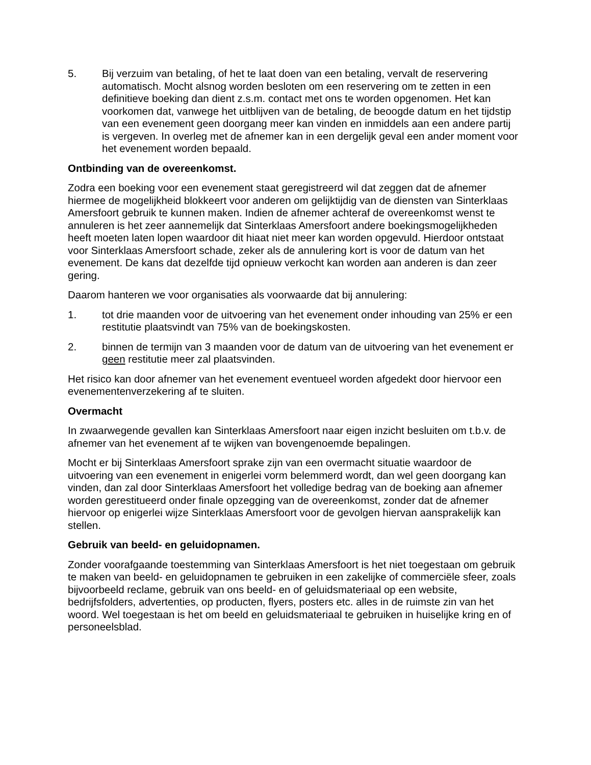5. Bij verzuim van betaling, of het te laat doen van een betaling, vervalt de reservering automatisch. Mocht alsnog worden besloten om een reservering om te zetten in een definitieve boeking dan dient z.s.m. contact met ons te worden opgenomen. Het kan voorkomen dat, vanwege het uitblijven van de betaling, de beoogde datum en het tijdstip van een evenement geen doorgang meer kan vinden en inmiddels aan een andere partij is vergeven. In overleg met de afnemer kan in een dergelijk geval een ander moment voor het evenement worden bepaald.
Ontbinding van de overeenkomst.
Zodra een boeking voor een evenement staat geregistreerd wil dat zeggen dat de afnemer hiermee de mogelijkheid blokkeert voor anderen om gelijktijdig van de diensten van Sinterklaas Amersfoort gebruik te kunnen maken. Indien de afnemer achteraf de overeenkomst wenst te annuleren is het zeer aannemelijk dat Sinterklaas Amersfoort andere boekingsmogelijkheden heeft moeten laten lopen waardoor dit hiaat niet meer kan worden opgevuld. Hierdoor ontstaat voor Sinterklaas Amersfoort schade, zeker als de annulering kort is voor de datum van het evenement. De kans dat dezelfde tijd opnieuw verkocht kan worden aan anderen is dan zeer gering.
Daarom hanteren we voor organisaties als voorwaarde dat bij annulering:
1. tot drie maanden voor de uitvoering van het evenement onder inhouding van 25% er een restitutie plaatsvindt van 75% van de boekingskosten.
2. binnen de termijn van 3 maanden voor de datum van de uitvoering van het evenement er geen restitutie meer zal plaatsvinden.
Het risico kan door afnemer van het evenement eventueel worden afgedekt door hiervoor een evenementenverzekering af te sluiten.
Overmacht
In zwaarwegende gevallen kan Sinterklaas Amersfoort naar eigen inzicht besluiten om t.b.v. de afnemer van het evenement af te wijken van bovengenoemde bepalingen.
Mocht er bij Sinterklaas Amersfoort sprake zijn van een overmacht situatie waardoor de uitvoering van een evenement in enigerlei vorm belemmerd wordt, dan wel geen doorgang kan vinden, dan zal door Sinterklaas Amersfoort het volledige bedrag van de boeking aan afnemer worden gerestitueerd onder finale opzegging van de overeenkomst, zonder dat de afnemer hiervoor op enigerlei wijze Sinterklaas Amersfoort voor de gevolgen hiervan aansprakelijk kan stellen.
Gebruik van beeld- en geluidopnamen.
Zonder voorafgaande toestemming van Sinterklaas Amersfoort is het niet toegestaan om gebruik te maken van beeld- en geluidopnamen te gebruiken in een zakelijke of commerciële sfeer, zoals bijvoorbeeld reclame, gebruik van ons beeld- en of geluidsmateriaal op een website, bedrijfsfolders, advertenties, op producten, flyers, posters etc. alles in de ruimste zin van het woord. Wel toegestaan is het om beeld en geluidsmateriaal te gebruiken in huiselijke kring en of personeelsblad.